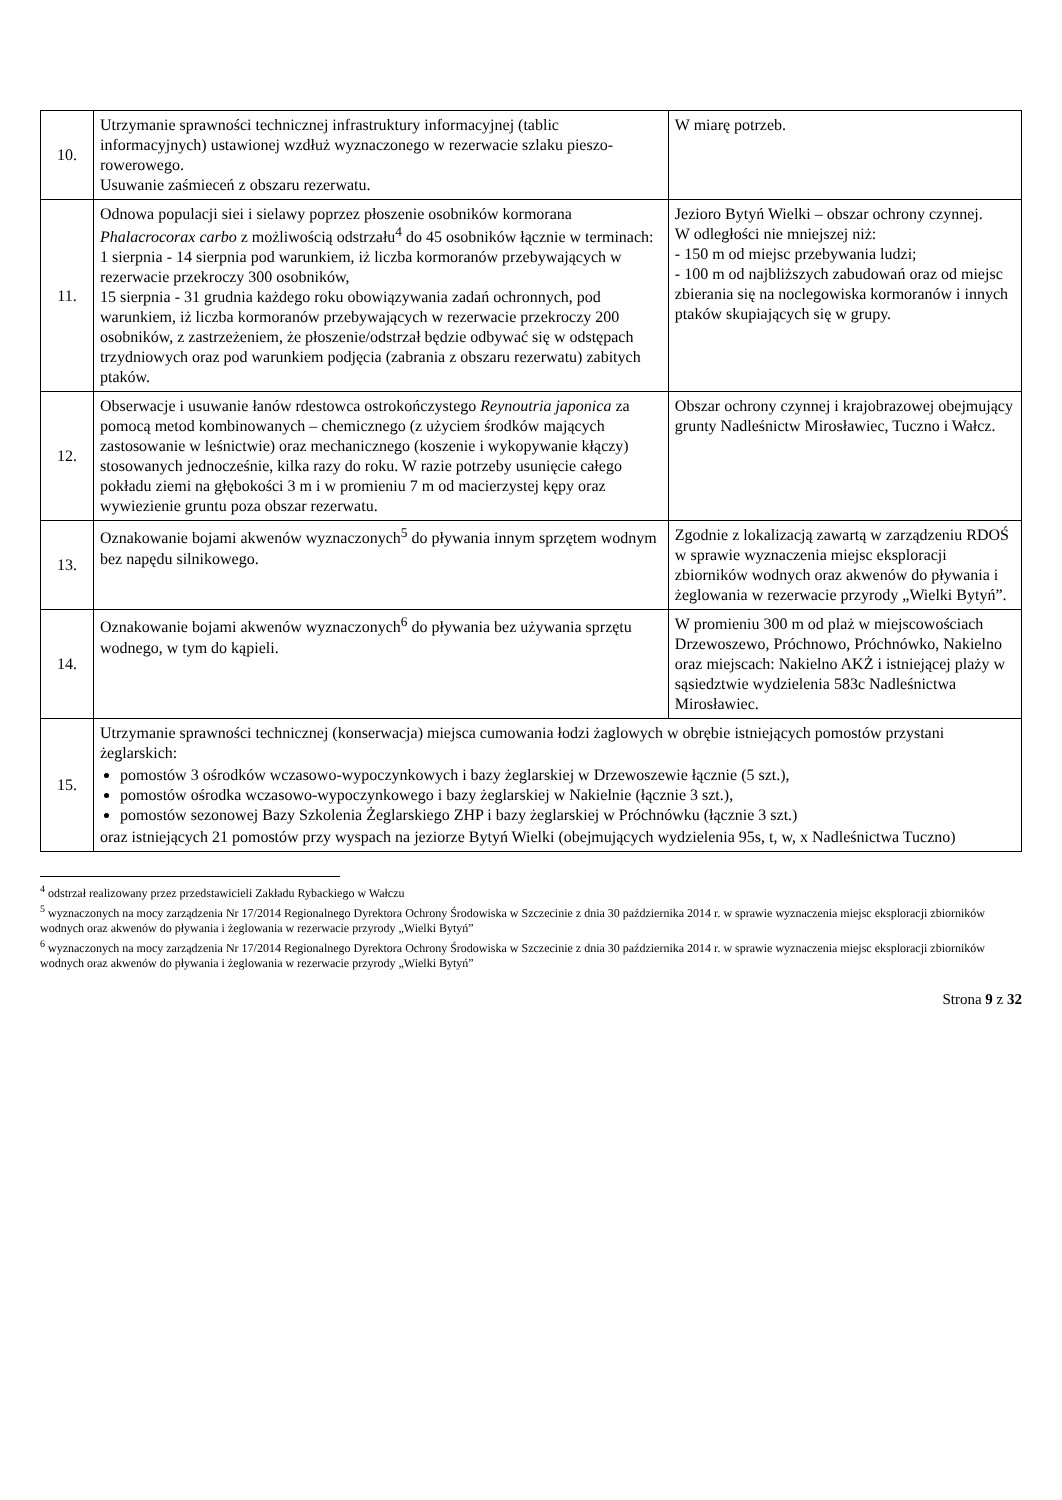| 10. | Utrzymanie sprawności technicznej infrastruktury informacyjnej (tablic informacyjnych) ustawionej wzdłuż wyznaczonego w rezerwacie szlaku pieszo- rowerowego. Usuwanie zaśmieceń z obszaru rezerwatu. | W miarę potrzeb. |
| 11. | Odnowa populacji siei i sielawy poprzez płoszenie osobników kormorana Phalacrocorax carbo z możliwością odstrzału<sup>4</sup> do 45 osobników łącznie w terminach: 1 sierpnia - 14 sierpnia pod warunkiem, iż liczba kormoranów przebywających w rezerwacie przekroczy 300 osobników, 15 sierpnia - 31 grudnia każdego roku obowiązywania zadań ochronnych, pod warunkiem, iż liczba kormoranów przebywających w rezerwacie przekroczy 200 osobników, z zastrzeżeniem, że płoszenie/odstrzał będzie odbywać się w odstępach trzydniowych oraz pod warunkiem podjęcia (zabrania z obszaru rezerwatu) zabitych ptaków. | Jezioro Bytyń Wielki – obszar ochrony czynnej. W odległości nie mniejszej niż: - 150 m od miejsc przebywania ludzi; - 100 m od najbliższych zabudowań oraz od miejsc zbierania się na noclegowiska kormoranów i innych ptaków skupiających się w grupy. |
| 12. | Obserwacje i usuwanie łanów rdestowca ostrokończystego Reynoutria japonica za pomocą metod kombinowanych – chemicznego (z użyciem środków mających zastosowanie w leśnictwie) oraz mechanicznego (koszenie i wykopywanie kłączy) stosowanych jednocześnie, kilka razy do roku. W razie potrzeby usunięcie całego pokładu ziemi na głębokości 3 m i w promieniu 7 m od macierzystej kępy oraz wywiezienie gruntu poza obszar rezerwatu. | Obszar ochrony czynnej i krajobrazowej obejmujący grunty Nadleśnictw Mirosławiec, Tuczno i Wałcz. |
| 13. | Oznakowanie bojami akwenów wyznaczonych<sup>5</sup> do pływania innym sprzętem wodnym bez napędu silnikowego. | Zgodnie z lokalizacją zawartą w zarządzeniu RDOŚ w sprawie wyznaczenia miejsc eksploracji zbiorników wodnych oraz akwenów do pływania i żeglowania w rezerwacie przyrody „Wielki Bytyń”. |
| 14. | Oznakowanie bojami akwenów wyznaczonych<sup>6</sup> do pływania bez używania sprzętu wodnego, w tym do kąpieli. | W promieniu 300 m od plaż w miejscowościach Drzewoszewo, Próchnowo, Próchnówko, Nakielno oraz miejscach: Nakielno AKŻ i istniejącej plaży w sąsiedztwie wydzielenia 583c Nadleśnictwa Mirosławiec. |
| 15. | Utrzymanie sprawności technicznej (konserwacja) miejsca cumowania łodzi żaglowych w obrębie istniejących pomostów przystani żeglarskich: pomostów 3 ośrodków wczasowo-wypoczynkowych i bazy żeglarskiej w Drzewoszewie łącznie (5 szt.), pomostów ośrodka wczasowo-wypoczynkowego i bazy żeglarskiej w Nakielnie (łącznie 3 szt.), pomostów sezonowej Bazy Szkolenia Żeglarskiego ZHP i bazy żeglarskiej w Próchnówku (łącznie 3 szt.) oraz istniejących 21 pomostów przy wyspach na jeziorze Bytyń Wielki (obejmujących wydzielenia 95s, t, w, x Nadleśnictwa Tuczno) | |
<sup>4</sup> odstrzał realizowany przez przedstawicieli Zakładu Rybackiego w Wałczu
<sup>5</sup> wyznaczonych na mocy zarządzenia Nr 17/2014 Regionalnego Dyrektora Ochrony Środowiska w Szczecinie z dnia 30 października 2014 r. w sprawie wyznaczenia miejsc eksploracji zbiorników wodnych oraz akwenów do pływania i żeglowania w rezerwacie przyrody „Wielki Bytyń”
<sup>6</sup> wyznaczonych na mocy zarządzenia Nr 17/2014 Regionalnego Dyrektora Ochrony Środowiska w Szczecinie z dnia 30 października 2014 r. w sprawie wyznaczenia miejsc eksploracji zbiorników wodnych oraz akwenów do pływania i żeglowania w rezerwacie przyrody „Wielki Bytyń”
Strona 9 z 32